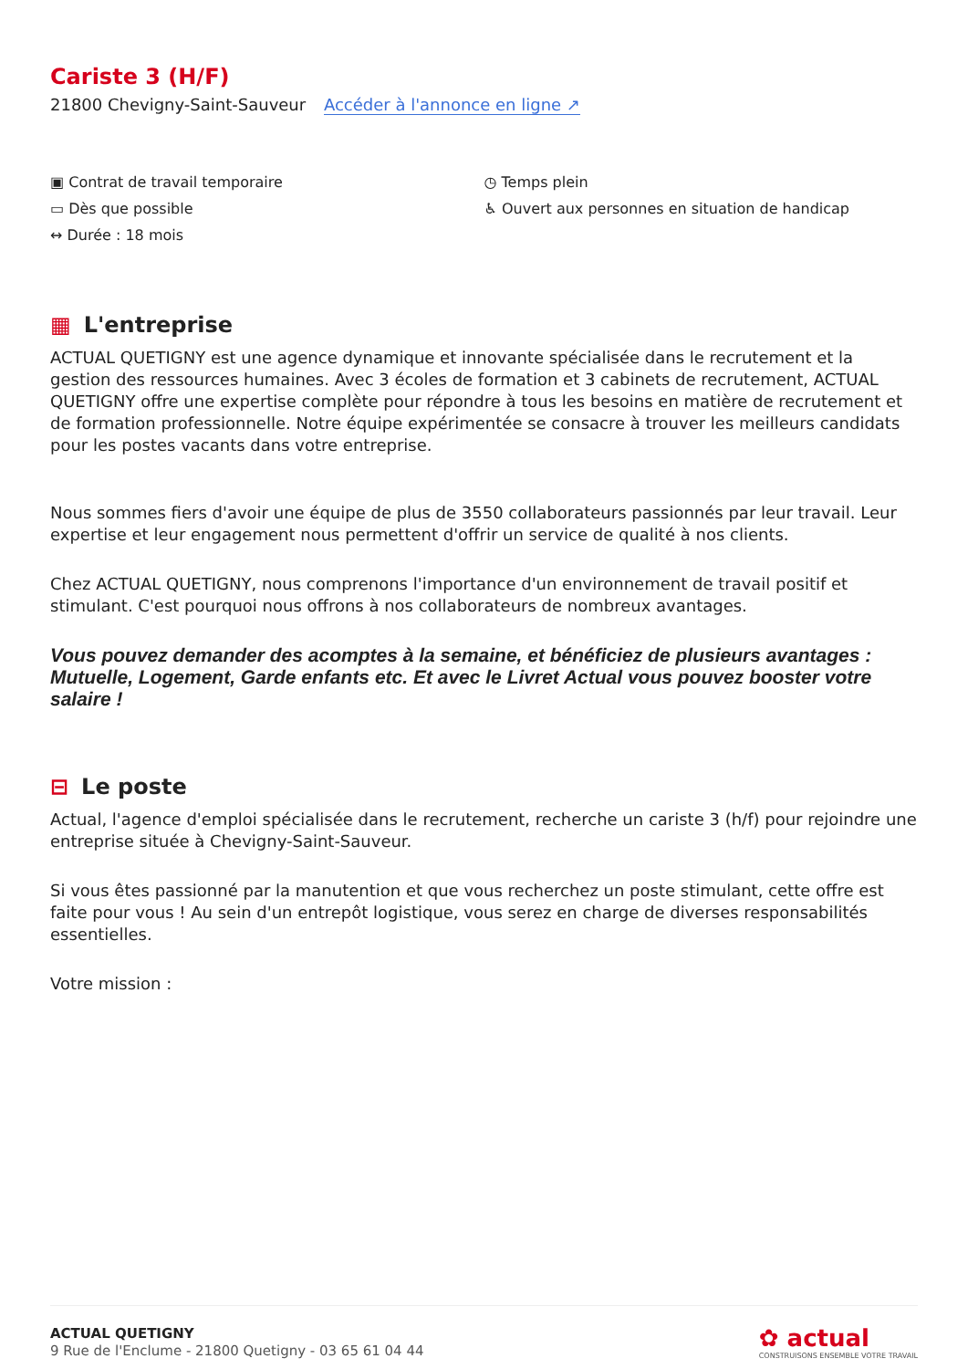Cariste 3 (H/F)
21800 Chevigny-Saint-Sauveur Accéder à l'annonce en ligne ↗
▣ Contrat de travail temporaire
▭ Dès que possible
↔ Durée : 18 mois
◷ Temps plein
♿ Ouvert aux personnes en situation de handicap
▦ L'entreprise
ACTUAL QUETIGNY est une agence dynamique et innovante spécialisée dans le recrutement et la gestion des ressources humaines. Avec 3 écoles de formation et 3 cabinets de recrutement, ACTUAL QUETIGNY offre une expertise complète pour répondre à tous les besoins en matière de recrutement et de formation professionnelle. Notre équipe expérimentée se consacre à trouver les meilleurs candidats pour les postes vacants dans votre entreprise.
Nous sommes fiers d'avoir une équipe de plus de 3550 collaborateurs passionnés par leur travail. Leur expertise et leur engagement nous permettent d'offrir un service de qualité à nos clients.
Chez ACTUAL QUETIGNY, nous comprenons l'importance d'un environnement de travail positif et stimulant. C'est pourquoi nous offrons à nos collaborateurs de nombreux avantages.
Vous pouvez demander des acomptes à la semaine, et bénéficiez de plusieurs avantages : Mutuelle, Logement, Garde enfants etc. Et avec le Livret Actual vous pouvez booster votre salaire !
⊟ Le poste
Actual, l'agence d'emploi spécialisée dans le recrutement, recherche un cariste 3 (h/f) pour rejoindre une entreprise située à Chevigny-Saint-Sauveur.
Si vous êtes passionné par la manutention et que vous recherchez un poste stimulant, cette offre est faite pour vous ! Au sein d'un entrepôt logistique, vous serez en charge de diverses responsabilités essentielles.
Votre mission :
ACTUAL QUETIGNY
9 Rue de l'Enclume - 21800 Quetigny - 03 65 61 04 44
✿ actual
CONSTRUISONS ENSEMBLE VOTRE TRAVAIL